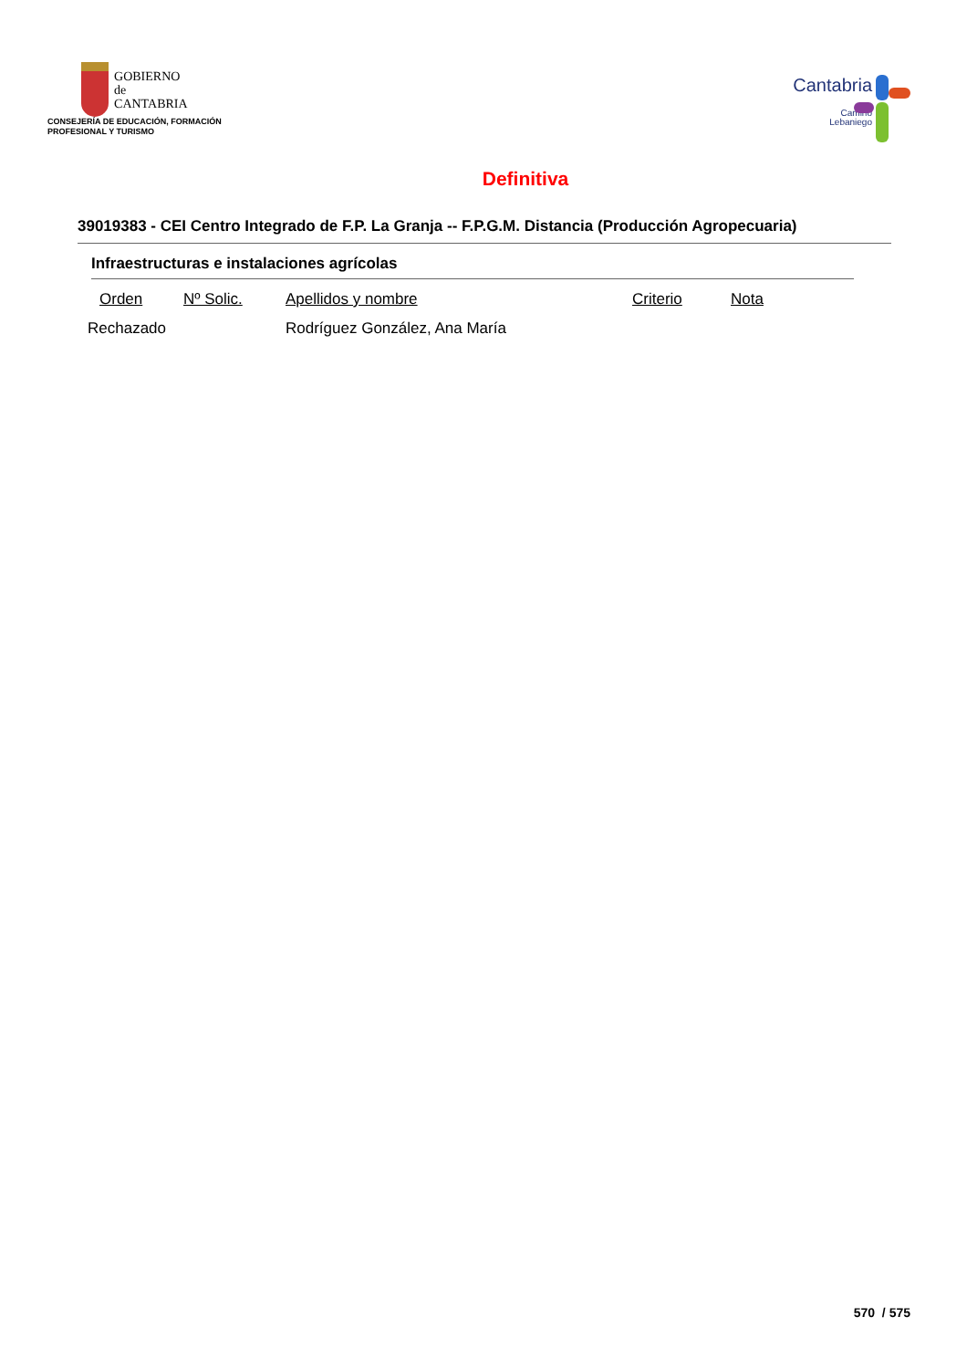GOBIERNO
de
CANTABRIA
CONSEJERÍA DE EDUCACIÓN, FORMACIÓN
PROFESIONAL Y TURISMO
Cantabria
Camino
Lebaniego
Definitiva
39019383 - CEI Centro Integrado de F.P. La Granja -- F.P.G.M. Distancia (Producción Agropecuaria)
Infraestructuras e instalaciones agrícolas
| Orden | Nº Solic. | Apellidos y nombre | Criterio | Nota |
| --- | --- | --- | --- | --- |
| Rechazado | | Rodríguez González, Ana María | | |
570 / 575